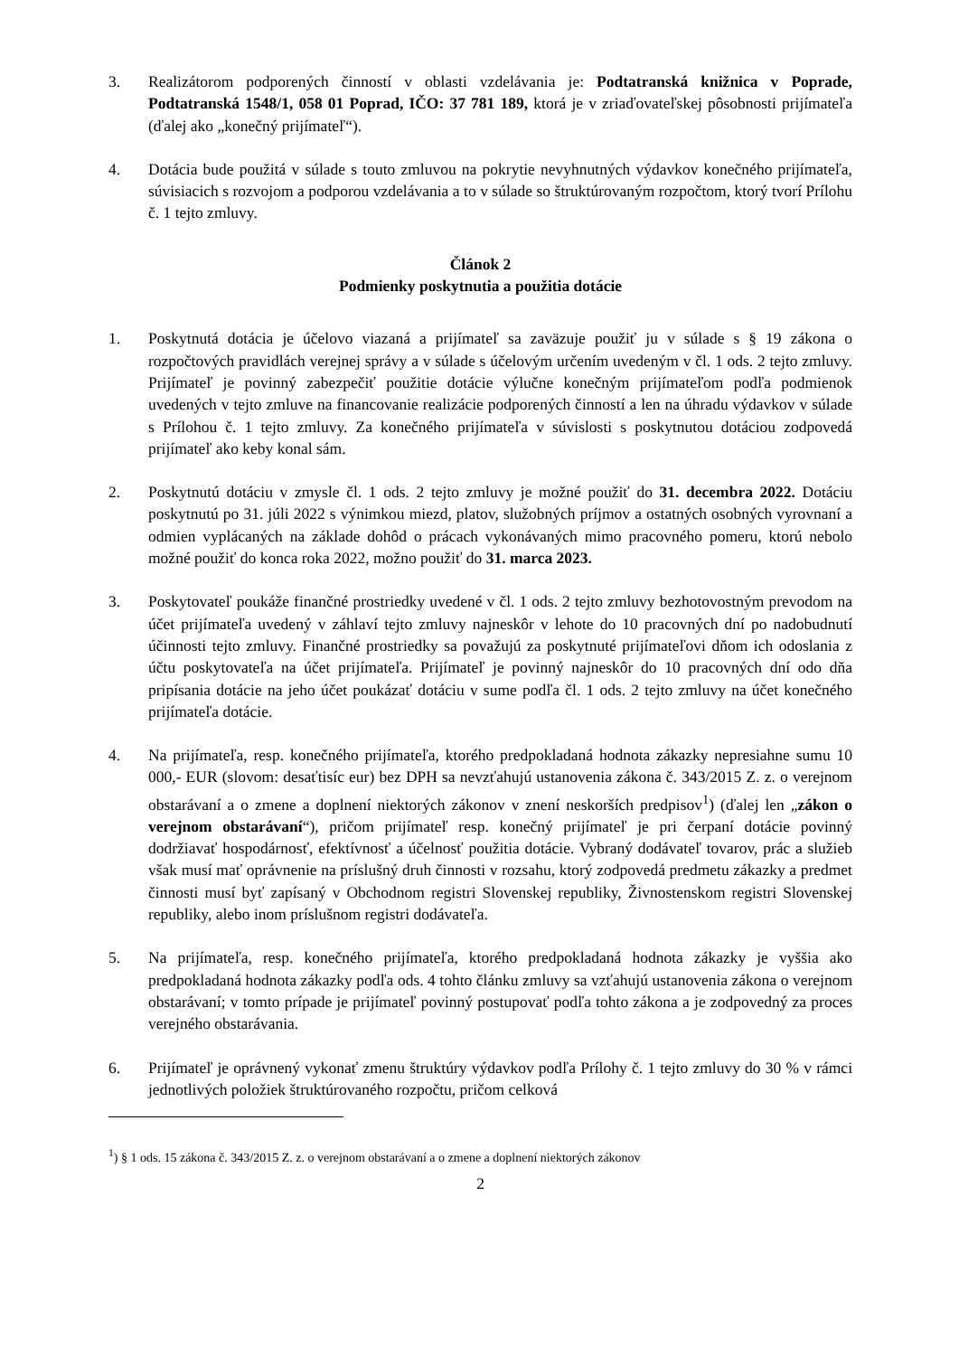3. Realizátorom podporených činností v oblasti vzdelávania je: Podtatranská knižnica v Poprade, Podtatranská 1548/1, 058 01 Poprad, IČO: 37 781 189, ktorá je v zriaďovateľskej pôsobnosti prijímateľa (ďalej ako „konečný prijímateľ“).
4. Dotácia bude použitá v súlade s touto zmluvou na pokrytie nevyhnutných výdavkov konečného prijímateľa, súvisiacich s rozvojom a podporou vzdelávania a to v súlade so štruktúrovaným rozpočtom, ktorý tvorí Prílohu č. 1 tejto zmluvy.
Článok 2
Podmienky poskytnutia a použitia dotácie
1. Poskytnutá dotácia je účelovo viazaná a prijímateľ sa zaväzuje použiť ju v súlade s § 19 zákona o rozpočtových pravidlách verejnej správy a v súlade s účelovým určením uvedeným v čl. 1 ods. 2 tejto zmluvy. Prijímateľ je povinný zabezpečiť použitie dotácie výlučne konečným prijímateľom podľa podmienok uvedených v tejto zmluve na financovanie realizácie podporených činností a len na úhradu výdavkov v súlade s Prílohou č. 1 tejto zmluvy. Za konečného prijímateľa v súvislosti s poskytnutou dotáciou zodpovedá prijímateľ ako keby konal sám.
2. Poskytnutú dotáciu v zmysle čl. 1 ods. 2 tejto zmluvy je možné použiť do 31. decembra 2022. Dotáciu poskytnutú po 31. júli 2022 s výnimkou miezd, platov, služobných príjmov a ostatných osobných vyrovnaní a odmien vyplácaných na základe dohôd o prácach vykonávaných mimo pracovného pomeru, ktorú nebolo možné použiť do konca roka 2022, možno použiť do 31. marca 2023.
3. Poskytovateľ poukáže finančné prostriedky uvedené v čl. 1 ods. 2 tejto zmluvy bezhotovostným prevodom na účet prijímateľa uvedený v záhlaví tejto zmluvy najneskôr v lehote do 10 pracovných dní po nadobudnutí účinnosti tejto zmluvy. Finančné prostriedky sa považujú za poskytnuté prijímateľovi dňom ich odoslania z účtu poskytovateľa na účet prijímateľa. Prijímateľ je povinný najneskôr do 10 pracovných dní odo dňa pripísania dotácie na jeho účet poukázať dotáciu v sume podľa čl. 1 ods. 2 tejto zmluvy na účet konečného prijímateľa dotácie.
4. Na prijímateľa, resp. konečného prijímateľa, ktorého predpokladaná hodnota zákazky nepresiahne sumu 10 000,- EUR (slovom: desaťtisíc eur) bez DPH sa nevzťahujú ustanovenia zákona č. 343/2015 Z. z. o verejnom obstarávaní a o zmene a doplnení niektorých zákonov v znení neskorších predpisov<sup>1</sup>) (ďalej len „zákon o verejnom obstarávaní“), pričom prijímateľ resp. konečný prijímateľ je pri čerpaní dotácie povinný dodržiavať hospodárnosť, efektívnosť a účelnosť použitia dotácie. Vybraný dodávateľ tovarov, prác a služieb však musí mať oprávnenie na príslušný druh činnosti v rozsahu, ktorý zodpovedá predmetu zákazky a predmet činnosti musí byť zapísaný v Obchodnom registri Slovenskej republiky, Živnostenskom registri Slovenskej republiky, alebo inom príslušnom registri dodávateľa.
5. Na prijímateľa, resp. konečného prijímateľa, ktorého predpokladaná hodnota zákazky je vyššia ako predpokladaná hodnota zákazky podľa ods. 4 tohto článku zmluvy sa vzťahujú ustanovenia zákona o verejnom obstarávaní; v tomto prípade je prijímateľ povinný postupovať podľa tohto zákona a je zodpovedný za proces verejného obstarávania.
6. Prijímateľ je oprávnený vykonať zmenu štruktúry výdavkov podľa Prílohy č. 1 tejto zmluvy do 30 % v rámci jednotlivých položiek štruktúrovaného rozpočtu, pričom celková
<sup>1</sup>) § 1 ods. 15 zákona č. 343/2015 Z. z. o verejnom obstarávaní a o zmene a doplnení niektorých zákonov
2